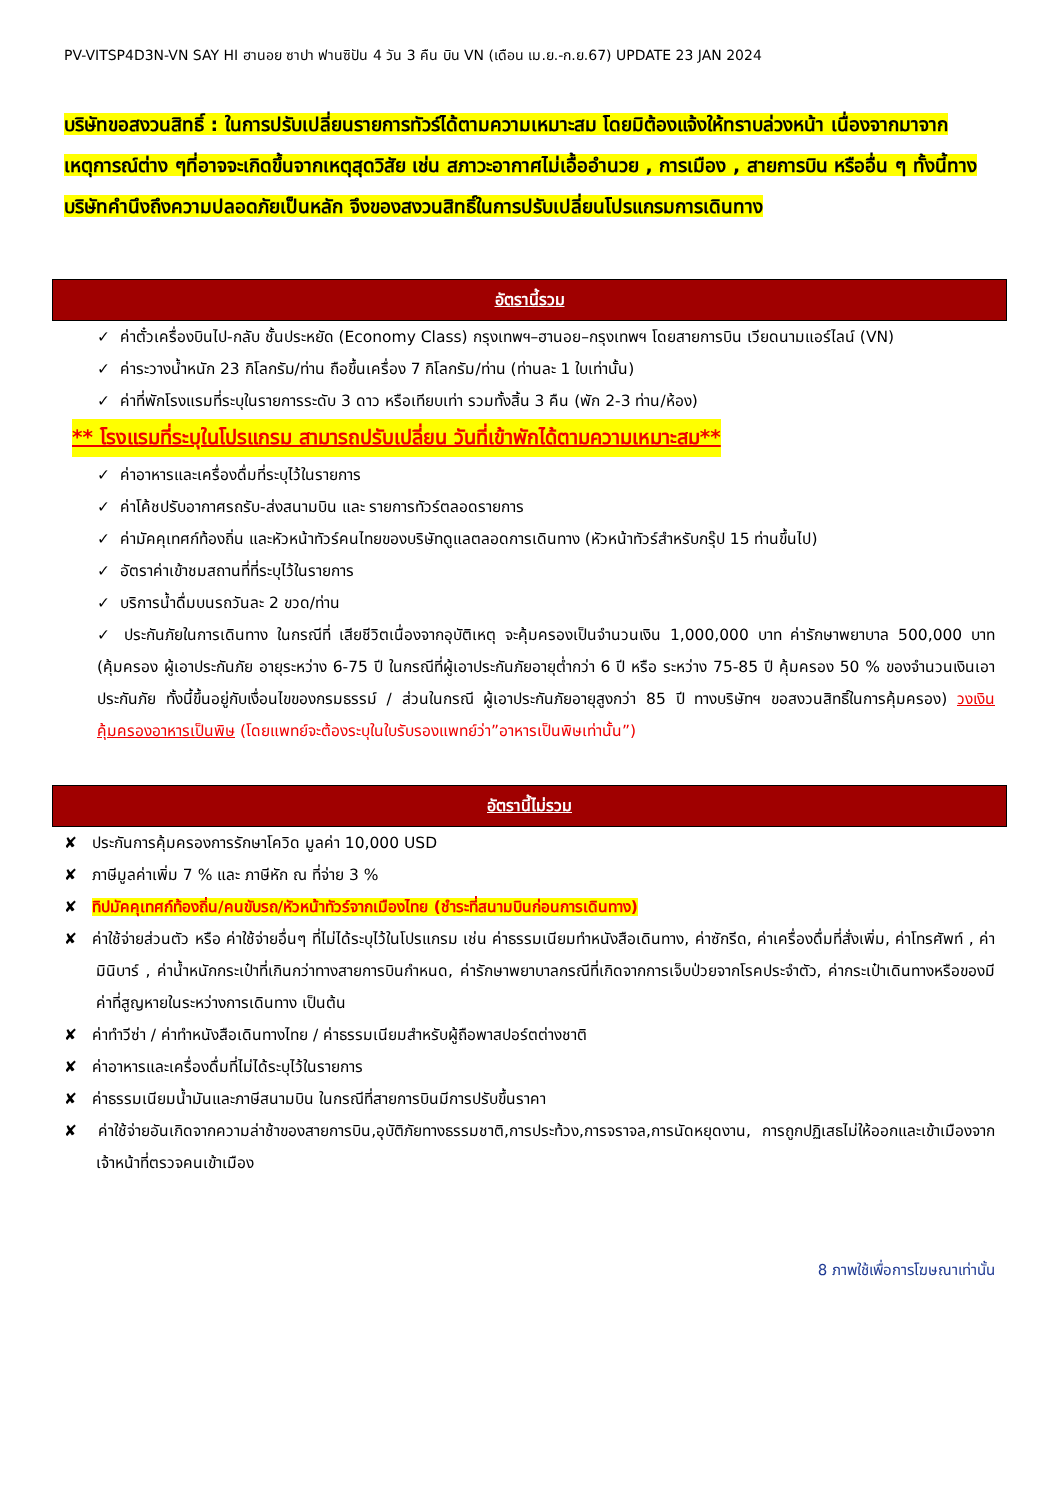PV-VITSP4D3N-VN SAY HI ฮานอย ซาปา ฟานซิปัน 4 วัน 3 คืน บิน VN (เดือน เม.ย.-ก.ย.67) UPDATE 23 JAN 2024
บริษัทขอสงวนสิทธิ์ : ในการปรับเปลี่ยนรายการทัวร์ได้ตามความเหมาะสม โดยมิต้องแจ้งให้ทราบล่วงหน้า เนื่องจากมาจากเหตุการณ์ต่าง ๆที่อาจจะเกิดขึ้นจากเหตุสุดวิสัย เช่น สภาวะอากาศไม่เอื้ออำนวย , การเมือง , สายการบิน หรืออื่น ๆ ทั้งนี้ทางบริษัทคำนึงถึงความปลอดภัยเป็นหลัก จึงของสงวนสิทธิ์ในการปรับเปลี่ยนโปรแกรมการเดินทาง
อัตรานี้รวม
✓ ค่าตั๋วเครื่องบินไป-กลับ ชั้นประหยัด (Economy Class) กรุงเทพฯ–ฮานอย–กรุงเทพฯ โดยสายการบิน เวียดนามแอร์ไลน์ (VN)
✓ ค่าระวางน้ำหนัก 23 กิโลกรัม/ท่าน ถือขึ้นเครื่อง 7 กิโลกรัม/ท่าน (ท่านละ 1 ใบเท่านั้น)
✓ ค่าที่พักโรงแรมที่ระบุในรายการระดับ 3 ดาว หรือเทียบเท่า รวมทั้งสิ้น 3 คืน (พัก 2-3 ท่าน/ห้อง)
** โรงแรมที่ระบุในโปรแกรม สามารถปรับเปลี่ยน วันที่เข้าพักได้ตามความเหมาะสม**
✓ ค่าอาหารและเครื่องดื่มที่ระบุไว้ในรายการ
✓ ค่าโค้ชปรับอากาศรถรับ-ส่งสนามบิน และ รายการทัวร์ตลอดรายการ
✓ ค่ามัคคุเทศก์ท้องถิ่น และหัวหน้าทัวร์คนไทยของบริษัทดูแลตลอดการเดินทาง (หัวหน้าทัวร์สำหรับกรุ๊ป 15 ท่านขึ้นไป)
✓ อัตราค่าเข้าชมสถานที่ที่ระบุไว้ในรายการ
✓ บริการน้ำดื่มบนรถวันละ 2 ขวด/ท่าน
✓ ประกันภัยในการเดินทาง ในกรณีที่ เสียชีวิตเนื่องจากอุบัติเหตุ จะคุ้มครองเป็นจำนวนเงิน 1,000,000 บาท ค่ารักษาพยาบาล 500,000 บาท (คุ้มครอง ผู้เอาประกันภัย อายุระหว่าง 6-75 ปี ในกรณีที่ผู้เอาประกันภัยอายุต่ำกว่า 6 ปี หรือ ระหว่าง 75-85 ปี คุ้มครอง 50 % ของจำนวนเงินเอาประกันภัย ทั้งนี้ขึ้นอยู่กับเงื่อนไขของกรมธรรม์ / ส่วนในกรณี ผู้เอาประกันภัยอายุสูงกว่า 85 ปี ทางบริษัทฯ ขอสงวนสิทธิ์ในการคุ้มครอง) วงเงินคุ้มครองอาหารเป็นพิษ (โดยแพทย์จะต้องระบุในใบรับรองแพทย์ว่า”อาหารเป็นพิษเท่านั้น”)
อัตรานี้ไม่รวม
✘ ประกันการคุ้มครองการรักษาโควิด มูลค่า 10,000 USD
✘ ภาษีมูลค่าเพิ่ม 7 % และ ภาษีหัก ณ ที่จ่าย 3 %
✘ ทิปมัคคุเทศก์ท้องถิ่น/คนขับรถ/หัวหน้าทัวร์จากเมืองไทย (ชำระที่สนามบินก่อนการเดินทาง)
✘ ค่าใช้จ่ายส่วนตัว หรือ ค่าใช้จ่ายอื่นๆ ที่ไม่ได้ระบุไว้ในโปรแกรม เช่น ค่าธรรมเนียมทำหนังสือเดินทาง, ค่าซักรีด, ค่าเครื่องดื่มที่สั่งเพิ่ม, ค่าโทรศัพท์ , ค่ามินิบาร์ , ค่าน้ำหนักกระเป๋าที่เกินกว่าทางสายการบินกำหนด, ค่ารักษาพยาบาลกรณีที่เกิดจากการเจ็บป่วยจากโรคประจำตัว, ค่ากระเป๋าเดินทางหรือของมีค่าที่สูญหายในระหว่างการเดินทาง เป็นต้น
✘ ค่าทำวีซ่า / ค่าทำหนังสือเดินทางไทย / ค่าธรรมเนียมสำหรับผู้ถือพาสปอร์ตต่างชาติ
✘ ค่าอาหารและเครื่องดื่มที่ไม่ได้ระบุไว้ในรายการ
✘ ค่าธรรมเนียมน้ำมันและภาษีสนามบิน ในกรณีที่สายการบินมีการปรับขึ้นราคา
✘ ค่าใช้จ่ายอันเกิดจากความล่าช้าของสายการบิน,อุบัติภัยทางธรรมชาติ,การประท้วง,การจราจล,การนัดหยุดงาน, การถูกปฏิเสธไม่ให้ออกและเข้าเมืองจากเจ้าหน้าที่ตรวจคนเข้าเมือง
8 ภาพใช้เพื่อการโฆษณาเท่านั้น